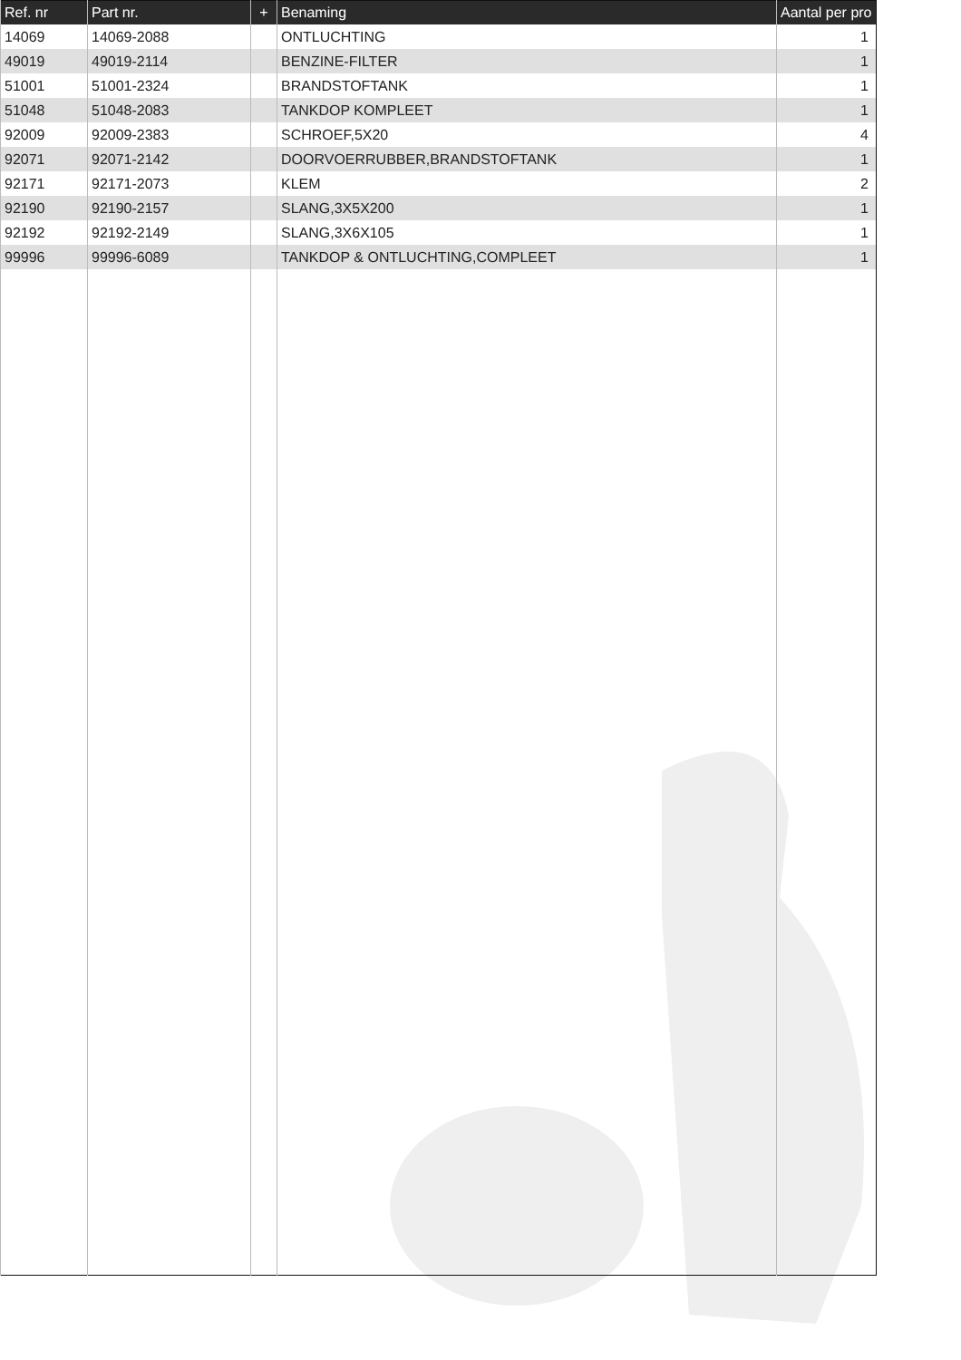| Ref. nr | Part nr. | + | Benaming | Aantal per pro |
| --- | --- | --- | --- | --- |
| 14069 | 14069-2088 | | ONTLUCHTING | 1 |
| 49019 | 49019-2114 | | BENZINE-FILTER | 1 |
| 51001 | 51001-2324 | | BRANDSTOFTANK | 1 |
| 51048 | 51048-2083 | | TANKDOP KOMPLEET | 1 |
| 92009 | 92009-2383 | | SCHROEF,5X20 | 4 |
| 92071 | 92071-2142 | | DOORVOERRUBBER,BRANDSTOFTANK | 1 |
| 92171 | 92171-2073 | | KLEM | 2 |
| 92190 | 92190-2157 | | SLANG,3X5X200 | 1 |
| 92192 | 92192-2149 | | SLANG,3X6X105 | 1 |
| 99996 | 99996-6089 | | TANKDOP & ONTLUCHTING,COMPLEET | 1 |